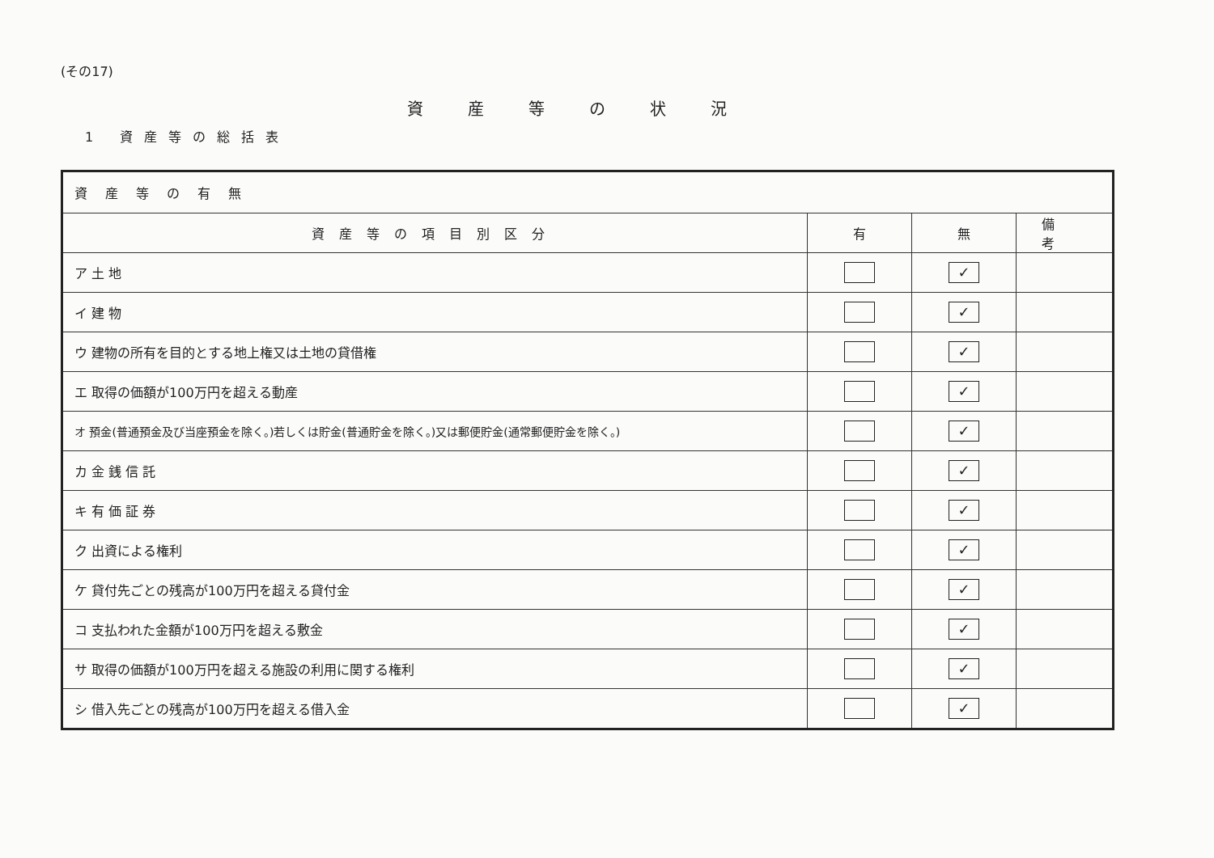(その17)
資産等の状況
1 資産等の総括表
| 資産等の有無 | | | |
| --- | --- | --- | --- |
| 資産等の項目別区分 | 有 | 無 | 備考 |
| ア 土 地 | | ✓ | |
| イ 建 物 | | ✓ | |
| ウ 建物の所有を目的とする地上権又は土地の貸借権 | | ✓ | |
| エ 取得の価額が100万円を超える動産 | | ✓ | |
| オ 預金(普通預金及び当座預金を除く。)若しくは貯金(普通貯金を除く。)又は郵便貯金(通常郵便貯金を除く。) | | ✓ | |
| カ 金 銭 信 託 | | ✓ | |
| キ 有 価 証 券 | | ✓ | |
| ク 出資による権利 | | ✓ | |
| ケ 貸付先ごとの残高が100万円を超える貸付金 | | ✓ | |
| コ 支払われた金額が100万円を超える敷金 | | ✓ | |
| サ 取得の価額が100万円を超える施設の利用に関する権利 | | ✓ | |
| シ 借入先ごとの残高が100万円を超える借入金 | | ✓ | |